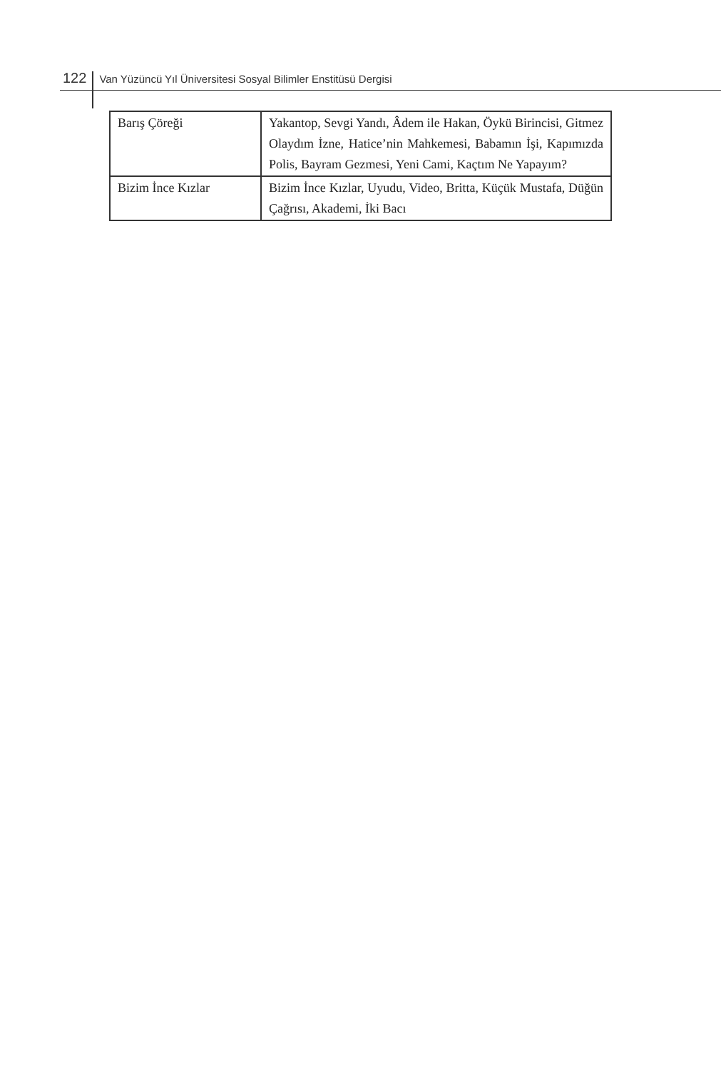122 Van Yüzüncü Yıl Üniversitesi Sosyal Bilimler Enstitüsü Dergisi
| Barış Çöreği | Yakantop, Sevgi Yandı, Âdem ile Hakan, Öykü Birincisi, Gitmez Olaydım İzne, Hatice’nin Mahkemesi, Babamın İşi, Kapımızda Polis, Bayram Gezmesi, Yeni Cami, Kaçtım Ne Yapayım? |
| Bizim İnce Kızlar | Bizim İnce Kızlar, Uyudu, Video, Britta, Küçük Mustafa, Düğün Çağrısı, Akademi, İki Bacı |